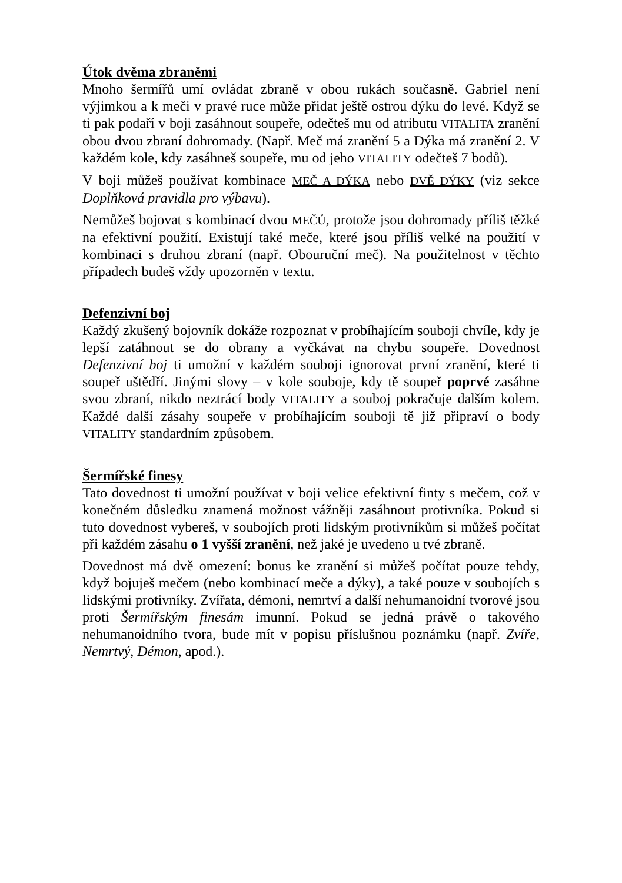Útok dvěma zbraněmi
Mnoho šermířů umí ovládat zbraně v obou rukách současně. Gabriel není výjimkou a k meči v pravé ruce může přidat ještě ostrou dýku do levé. Když se ti pak podaří v boji zasáhnout soupeře, odečteš mu od atributu VITALITA zranění obou dvou zbraní dohromady. (Např. Meč má zranění 5 a Dýka má zranění 2. V každém kole, kdy zasáhneš soupeře, mu od jeho VITALITY odečteš 7 bodů).
V boji můžeš používat kombinace MEČ A DÝKA nebo DVĚ DÝKY (viz sekce Doplňková pravidla pro výbavu).
Nemůžeš bojovat s kombinací dvou MEČŮ, protože jsou dohromady příliš těžké na efektivní použití. Existují také meče, které jsou příliš velké na použití v kombinaci s druhou zbraní (např. Obouruční meč). Na použitelnost v těchto případech budeš vždy upozorněn v textu.
Defenzivní boj
Každý zkušený bojovník dokáže rozpoznat v probíhajícím souboji chvíle, kdy je lepší zatáhnout se do obrany a vyčkávat na chybu soupeře. Dovednost Defenzivní boj ti umožní v každém souboji ignorovat první zranění, které ti soupeř uštědří. Jinými slovy – v kole souboje, kdy tě soupeř poprvé zasáhne svou zbraní, nikdo neztrácí body VITALITY a souboj pokračuje dalším kolem. Každé další zásahy soupeře v probíhajícím souboji tě již připraví o body VITALITY standardním způsobem.
Šermířské finesy
Tato dovednost ti umožní používat v boji velice efektivní finty s mečem, což v konečném důsledku znamená možnost vážněji zasáhnout protivníka. Pokud si tuto dovednost vybereš, v soubojích proti lidským protivníkům si můžeš počítat při každém zásahu o 1 vyšší zranění, než jaké je uvedeno u tvé zbraně.
Dovednost má dvě omezení: bonus ke zranění si můžeš počítat pouze tehdy, když bojuješ mečem (nebo kombinací meče a dýky), a také pouze v soubojích s lidskými protivníky. Zvířata, démoni, nemrtví a další nehumanoidní tvorové jsou proti Šermířským finesám imunní. Pokud se jedná právě o takového nehumanoidního tvora, bude mít v popisu příslušnou poznámku (např. Zvíře, Nemrtvý, Démon, apod.).